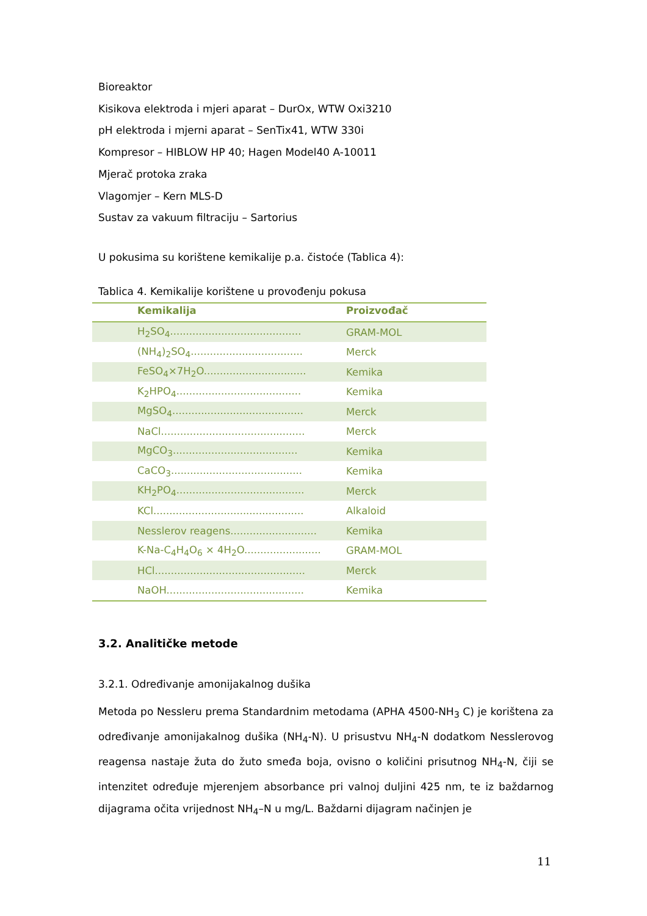Bioreaktor
Kisikova elektroda i mjeri aparat – DurOx, WTW Oxi3210
pH elektroda i mjerni aparat – SenTix41, WTW 330i
Kompresor – HIBLOW HP 40; Hagen Model40 A-10011
Mjerač protoka zraka
Vlagomjer – Kern MLS-D
Sustav za vakuum filtraciju – Sartorius
U pokusima su korištene kemikalije p.a. čistoće (Tablica 4):
Tablica 4. Kemikalije korištene u provođenju pokusa
| Kemikalija | Proizvođač |
| --- | --- |
| H<sub>2</sub>SO<sub>4</sub>......................................... | GRAM-MOL |
| (NH<sub>4</sub>)<sub>2</sub>SO<sub>4</sub>................................... | Merck |
| FeSO<sub>4</sub>×7H<sub>2</sub>O................................ | Kemika |
| K<sub>2</sub>HPO<sub>4</sub>....................................... | Kemika |
| MgSO<sub>4</sub>......................................... | Merck |
| NaCl............................................. | Merck |
| MgCO<sub>3</sub>....................................... | Kemika |
| CaCO<sub>3</sub>......................................... | Kemika |
| KH<sub>2</sub>PO<sub>4</sub>........................................ | Merck |
| KCl............................................... | Alkaloid |
| Nesslerov reagens........................... | Kemika |
| K-Na-C<sub>4</sub>H<sub>4</sub>O<sub>6</sub> × 4H<sub>2</sub>O........................ | GRAM-MOL |
| HCl............................................... | Merck |
| NaOH........................................... | Kemika |
3.2. Analitičke metode
3.2.1. Određivanje amonijakalnog dušika
Metoda po Nessleru prema Standardnim metodama (APHA 4500-NH<sub>3</sub> C) je korištena za određivanje amonijakalnog dušika (NH<sub>4</sub>-N). U prisustvu NH<sub>4</sub>-N dodatkom Nesslerovog reagensa nastaje žuta do žuto smeđa boja, ovisno o količini prisutnog NH<sub>4</sub>-N, čiji se intenzitet određuje mjerenjem absorbance pri valnoj duljini 425 nm, te iz baždarnog dijagrama očita vrijednost NH<sub>4</sub>–N u mg/L. Baždarni dijagram načinjen je
11